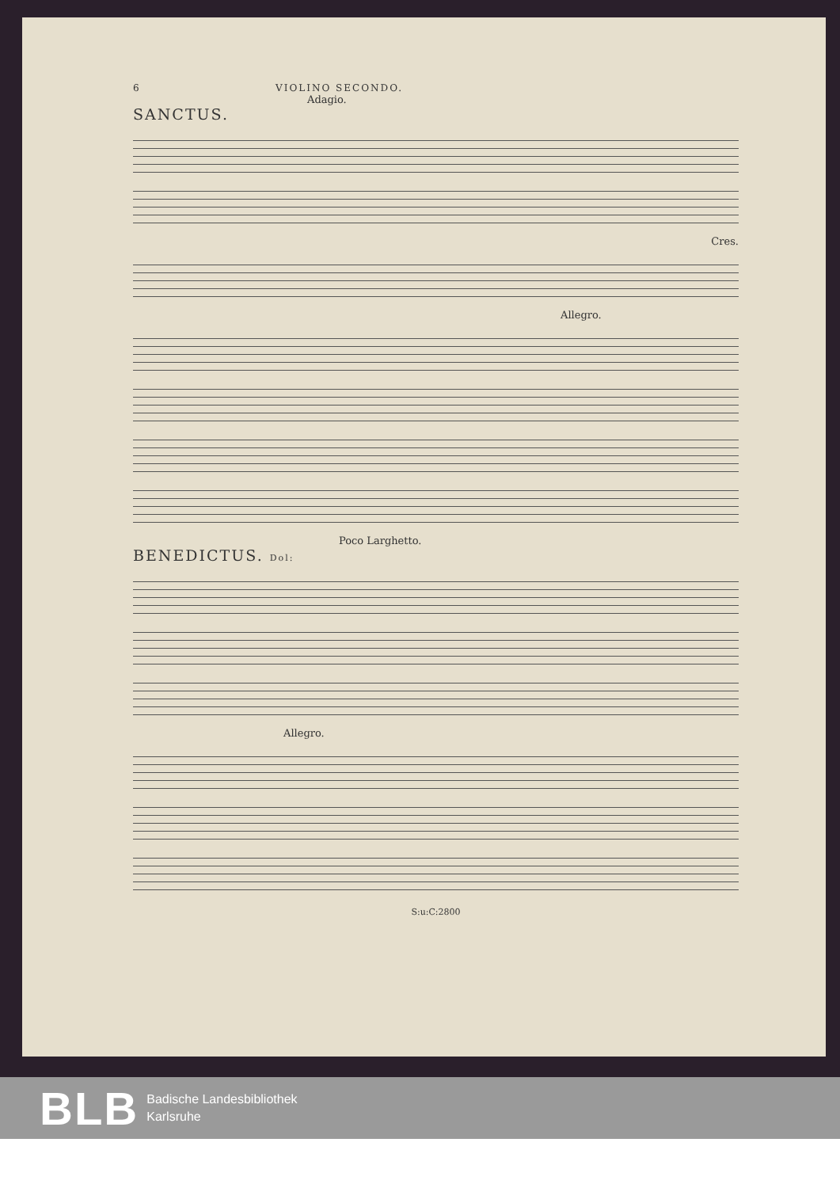6 VIOLINO SECONDO.
Adagio.
SANCTUS.
Cres.
Allegro.
Poco Larghetto.
BENEDICTUS. Dol:
Allegro.
S:u:C:2800
BLB
Badische Landesbibliothek
Karlsruhe